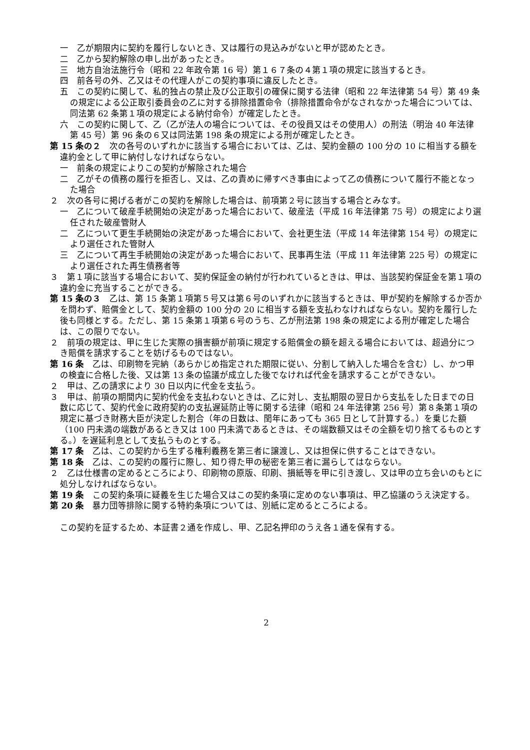一　乙が期限内に契約を履行しないとき、又は履行の見込みがないと甲が認めたとき。
二　乙から契約解除の申し出があったとき。
三　地方自治法施行令（昭和 22 年政令第 16 号）第１６７条の４第１項の規定に該当するとき。
四　前各号の外、乙又はその代理人がこの契約事項に違反したとき。
五　この契約に関して、私的独占の禁止及び公正取引の確保に関する法律（昭和 22 年法律第 54 号）第 49 条の規定による公正取引委員会の乙に対する排除措置命令（排除措置命令がなされなかった場合については、同法第 62 条第１項の規定による納付命令）が確定したとき。
六　この契約に関して、乙（乙が法人の場合については、その役員又はその使用人）の刑法（明治 40 年法律第 45 号）第 96 条の６又は同法第 198 条の規定による刑が確定したとき。
第 15 条の２　次の各号のいずれかに該当する場合においては、乙は、契約金額の 100 分の 10 に相当する額を違約金として甲に納付しなければならない。
一　前条の規定によりこの契約が解除された場合
二　乙がその債務の履行を拒否し、又は、乙の責めに帰すべき事由によって乙の債務について履行不能となった場合
２　次の各号に掲げる者がこの契約を解除した場合は、前項第２号に該当する場合とみなす。
一　乙について破産手続開始の決定があった場合において、破産法（平成 16 年法律第 75 号）の規定により選任された破産管財人
二　乙について更生手続開始の決定があった場合において、会社更生法（平成 14 年法律第 154 号）の規定により選任された管財人
三　乙について再生手続開始の決定があった場合において、民事再生法（平成 11 年法律第 225 号）の規定により選任された再生債務者等
３　第１項に該当する場合において、契約保証金の納付が行われているときは、甲は、当該契約保証金を第１項の違約金に充当することができる。
第 15 条の３　乙は、第 15 条第１項第５号又は第６号のいずれかに該当するときは、甲が契約を解除するか否かを問わず、賠償金として、契約金額の 100 分の 20 に相当する額を支払わなければならない。契約を履行した後も同様とする。ただし、第 15 条第１項第６号のうち、乙が刑法第 198 条の規定による刑が確定した場合は、この限りでない。
２　前項の規定は、甲に生じた実際の損害額が前項に規定する賠償金の額を超える場合においては、超過分につき賠償を請求することを妨げるものではない。
第 16 条　乙は、印刷物を完納（あらかじめ指定された期限に従い、分割して納入した場合を含む）し、かつ甲の検査に合格した後、又は第 13 条の協議が成立した後でなければ代金を請求することができない。
２　甲は、乙の請求により 30 日以内に代金を支払う。
３　甲は、前項の期間内に契約代金を支払わないときは、乙に対し、支払期限の翌日から支払をした日までの日数に応じて、契約代金に政府契約の支払遅延防止等に関する法律（昭和 24 年法律第 256 号）第８条第１項の規定に基づき財務大臣が決定した割合（年の日数は、閏年にあっても 365 日として計算する。）を乗じた額（100 円未満の端数があるとき又は 100 円未満であるときは、その端数額又はその全額を切り捨てるものとする。）を遅延利息として支払うものとする。
第 17 条　乙は、この契約から生ずる権利義務を第三者に譲渡し、又は担保に供することはできない。
第 18 条　乙は、この契約の履行に際し、知り得た甲の秘密を第三者に漏らしてはならない。
２　乙は仕様書の定めるところにより、印刷物の原版、印刷、損紙等を甲に引き渡し、又は甲の立ち会いのもとに処分しなければならない。
第 19 条　この契約条項に疑義を生じた場合又はこの契約条項に定めのない事項は、甲乙協議のうえ決定する。
第 20 条　暴力団等排除に関する特約条項については、別紙に定めるところによる。
この契約を証するため、本証書２通を作成し、甲、乙記名押印のうえ各１通を保有する。
2